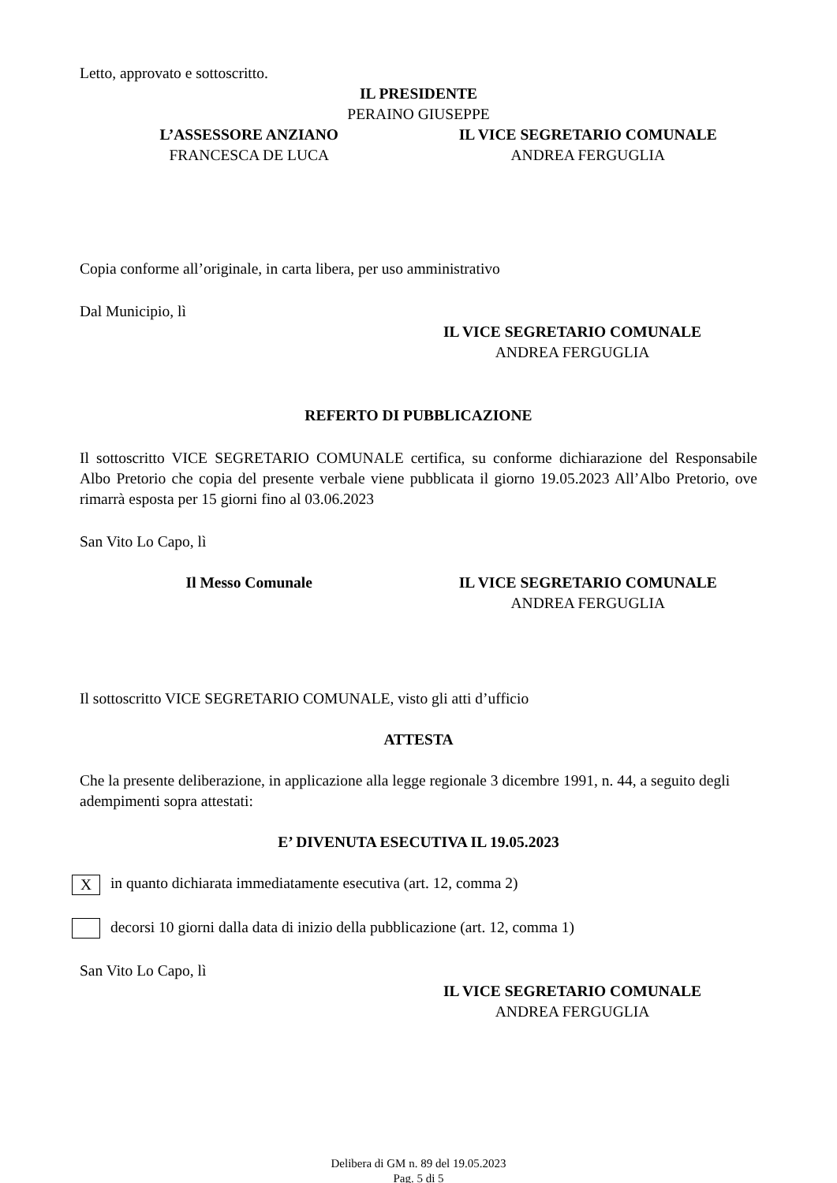Letto, approvato e sottoscritto.
IL PRESIDENTE
PERAINO GIUSEPPE
L’ASSESSORE ANZIANO
FRANCESCA DE LUCA
IL VICE SEGRETARIO COMUNALE
ANDREA FERGUGLIA
Copia conforme all’originale, in carta libera, per uso amministrativo
Dal Municipio, lì
IL VICE SEGRETARIO COMUNALE
ANDREA FERGUGLIA
REFERTO DI PUBBLICAZIONE
Il sottoscritto VICE SEGRETARIO COMUNALE certifica, su conforme dichiarazione del Responsabile Albo Pretorio che copia del presente verbale viene pubblicata il giorno 19.05.2023 All’Albo Pretorio, ove rimarrà esposta per 15 giorni fino al 03.06.2023
San Vito Lo Capo, lì
Il Messo Comunale IL VICE SEGRETARIO COMUNALE
ANDREA FERGUGLIA
Il sottoscritto VICE SEGRETARIO COMUNALE, visto gli atti d’ufficio
ATTESTA
Che la presente deliberazione, in applicazione alla legge regionale 3 dicembre 1991, n. 44, a seguito degli adempimenti sopra attestati:
E’ DIVENUTA ESECUTIVA IL 19.05.2023
X in quanto dichiarata immediatamente esecutiva (art. 12, comma 2)
decorsi 10 giorni dalla data di inizio della pubblicazione (art. 12, comma 1)
San Vito Lo Capo, lì
IL VICE SEGRETARIO COMUNALE
ANDREA FERGUGLIA
Delibera di GM n. 89 del 19.05.2023
Pag. 5 di 5